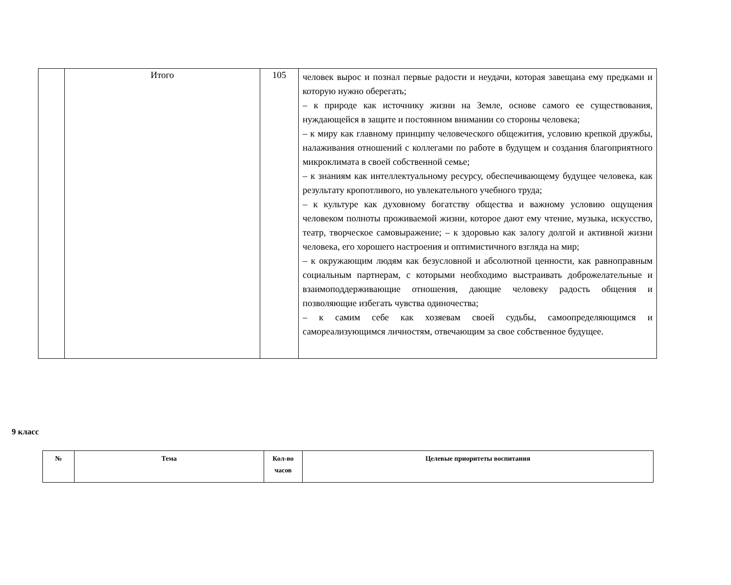| | Итого | 105 | человек вырос и познал первые радости и неудачи, которая завещана ему предками и которую нужно оберегать; – к природе как источнику жизни на Земле, основе самого ее существования, нуждающейся в защите и постоянном внимании со стороны человека; – к миру как главному принципу человеческого общежития, условию крепкой дружбы, налаживания отношений с коллегами по работе в будущем и создания благоприятного микроклимата в своей собственной семье; – к знаниям как интеллектуальному ресурсу, обеспечивающему будущее человека, как результату кропотливого, но увлекательного учебного труда; – к культуре как духовному богатству общества и важному условию ощущения человеком полноты проживаемой жизни, которое дают ему чтение, музыка, искусство, театр, творческое самовыражение; – к здоровью как залогу долгой и активной жизни человека, его хорошего настроения и оптимистичного взгляда на мир; – к окружающим людям как безусловной и абсолютной ценности, как равноправным социальным партнерам, с которыми необходимо выстраивать доброжелательные и взаимоподдерживающие отношения, дающие человеку радость общения и позволяющие избегать чувства одиночества; – к самим себе как хозяевам своей судьбы, самоопределяющимся и самореализующимся личностям, отвечающим за свое собственное будущее. |
9 класс
| № | Тема | Кол-во часов | Целевые приоритеты воспитания |
| --- | --- | --- | --- |